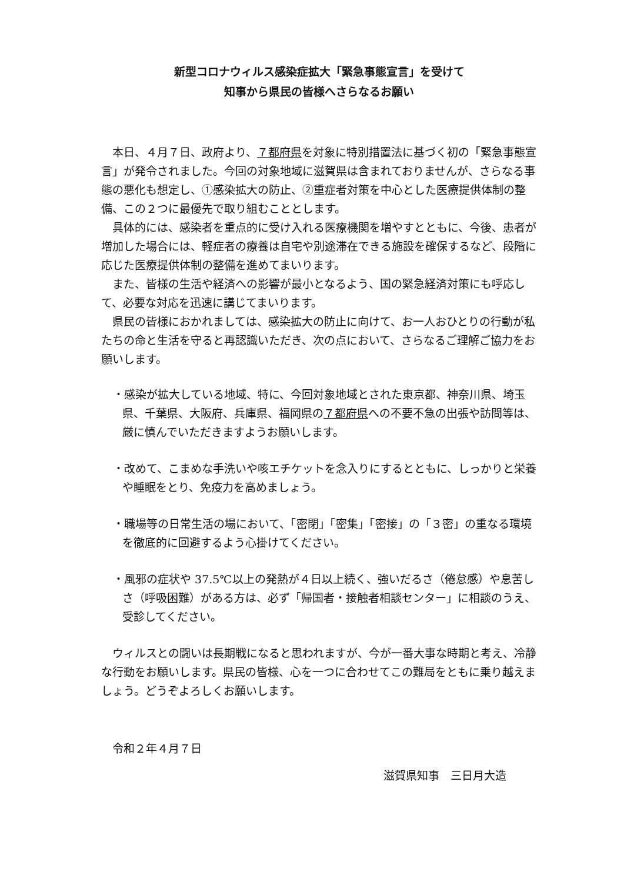新型コロナウィルス感染症拡大「緊急事態宣言」を受けて
知事から県民の皆様へさらなるお願い
本日、４月７日、政府より、７都府県を対象に特別措置法に基づく初の「緊急事態宣言」が発令されました。今回の対象地域に滋賀県は含まれておりませんが、さらなる事態の悪化も想定し、①感染拡大の防止、②重症者対策を中心とした医療提供体制の整備、この２つに最優先で取り組むこととします。
具体的には、感染者を重点的に受け入れる医療機関を増やすとともに、今後、患者が増加した場合には、軽症者の療養は自宅や別途滞在できる施設を確保するなど、段階に応じた医療提供体制の整備を進めてまいります。
また、皆様の生活や経済への影響が最小となるよう、国の緊急経済対策にも呼応して、必要な対応を迅速に講じてまいります。
県民の皆様におかれましては、感染拡大の防止に向けて、お一人おひとりの行動が私たちの命と生活を守ると再認識いただき、次の点において、さらなるご理解ご協力をお願いします。
・感染が拡大している地域、特に、今回対象地域とされた東京都、神奈川県、埼玉県、千葉県、大阪府、兵庫県、福岡県の７都府県への不要不急の出張や訪問等は、厳に慎んでいただきますようお願いします。
・改めて、こまめな手洗いや咳エチケットを念入りにするとともに、しっかりと栄養や睡眠をとり、免疫力を高めましょう。
・職場等の日常生活の場において、「密閉」「密集」「密接」の「３密」の重なる環境を徹底的に回避するよう心掛けてください。
・風邪の症状や 37.5℃以上の発熱が４日以上続く、強いだるさ（倦怠感）や息苦しさ（呼吸困難）がある方は、必ず「帰国者・接触者相談センター」に相談のうえ、受診してください。
ウィルスとの闘いは長期戦になると思われますが、今が一番大事な時期と考え、冷静な行動をお願いします。県民の皆様、心を一つに合わせてこの難局をともに乗り越えましょう。どうぞよろしくお願いします。
令和２年４月７日
滋賀県知事　三日月大造